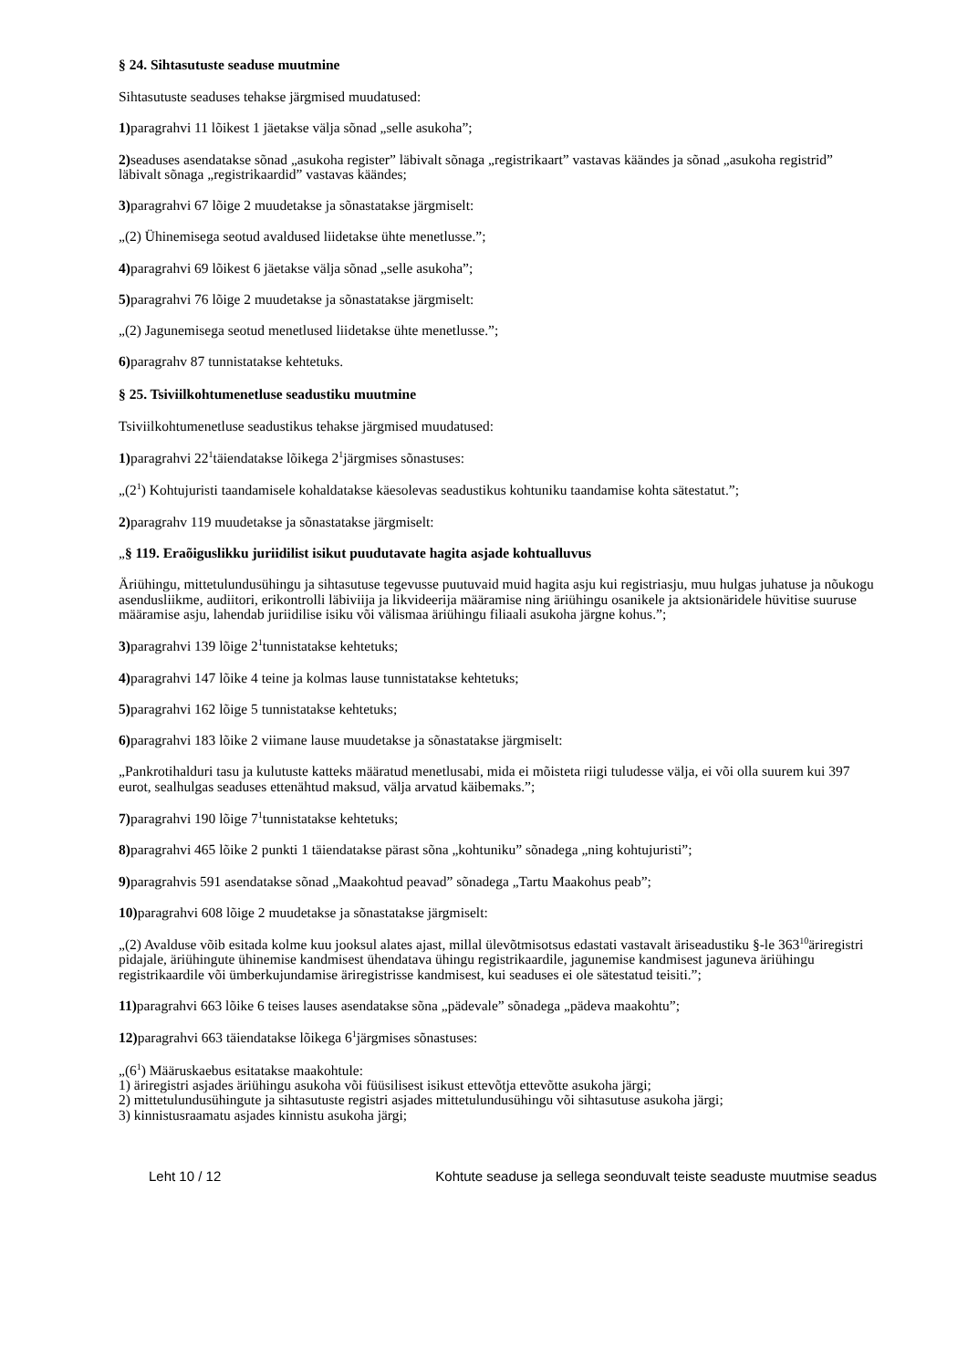§ 24. Sihtasutuste seaduse muutmine
Sihtasutuste seaduses tehakse järgmised muudatused:
1) paragrahvi 11 lõikest 1 jäetakse välja sõnad „selle asukoha”;
2) seaduses asendatakse sõnad „asukoha register” läbivalt sõnaga „registrikaart” vastavas käändes ja sõnad „asukoha registrid” läbivalt sõnaga „registrikaardid” vastavas käändes;
3) paragrahvi 67 lõige 2 muudetakse ja sõnastatakse järgmiselt:
„(2) Ühinemisega seotud avaldused liidetakse ühte menetlusse.”;
4) paragrahvi 69 lõikest 6 jäetakse välja sõnad „selle asukoha”;
5) paragrahvi 76 lõige 2 muudetakse ja sõnastatakse järgmiselt:
„(2) Jagunemisega seotud menetlused liidetakse ühte menetlusse.”;
6) paragrahv 87 tunnistatakse kehtetuks.
§ 25. Tsiviilkohtumenetluse seadustiku muutmine
Tsiviilkohtumenetluse seadustikus tehakse järgmised muudatused:
1) paragrahvi 22<sup>1</sup>täiendatakse lõikega 2<sup>1</sup>järgmises sõnastuses:
„(2<sup>1</sup>) Kohtujuristi taandamisele kohaldatakse käesolevas seadustikus kohtuniku taandamise kohta sätestatut.”;
2) paragrahv 119 muudetakse ja sõnastatakse järgmiselt:
„§ 119. Eraõiguslikku juriidilist isikut puudutavate hagita asjade kohtualluvus
Äriühingu, mittetulundusühingu ja sihtasutuse tegevusse puutuvaid muid hagita asju kui registriasju, muu hulgas juhatuse ja nõukogu asendusliikme, audiitori, erikontrolli läbiviija ja likvideerija määramise ning äriühingu osanikele ja aktsionäridele hüvitise suuruse määramise asju, lahendab juriidilise isiku või välismaa äriühingu filiaali asukoha järgne kohus.”;
3) paragrahvi 139 lõige 2<sup>1</sup>tunnistatakse kehtetuks;
4) paragrahvi 147 lõike 4 teine ja kolmas lause tunnistatakse kehtetuks;
5) paragrahvi 162 lõige 5 tunnistatakse kehtetuks;
6) paragrahvi 183 lõike 2 viimane lause muudetakse ja sõnastatakse järgmiselt:
„Pankrotihalduri tasu ja kulutuste katteks määratud menetlusabi, mida ei mõisteta riigi tuludesse välja, ei või olla suurem kui 397 eurot, sealhulgas seaduses ettenähtud maksud, välja arvatud käibemaks.”;
7) paragrahvi 190 lõige 7<sup>1</sup>tunnistatakse kehtetuks;
8) paragrahvi 465 lõike 2 punkti 1 täiendatakse pärast sõna „kohtuniku” sõnadega „ning kohtujuristi”;
9) paragrahvis 591 asendatakse sõnad „Maakohtud peavad” sõnadega „Tartu Maakohus peab”;
10) paragrahvi 608 lõige 2 muudetakse ja sõnastatakse järgmiselt:
„(2) Avalduse võib esitada kolme kuu jooksul alates ajast, millal ülevõtmisotsus edastati vastavalt äriseadustiku §-le 363<sup>10</sup>äriregistri pidajale, äriühingute ühinemise kandmisest ühendatava ühingu registrikaardile, jagunemise kandmisest jaguneva äriühingu registrikaardile või ümberkujundamise äriregistrisse kandmisest, kui seaduses ei ole sätestatud teisiti.”;
11) paragrahvi 663 lõike 6 teises lauses asendatakse sõna „pädevale” sõnadega „pädeva maakohtu”;
12) paragrahvi 663 täiendatakse lõikega 6<sup>1</sup>järgmises sõnastuses:
„(6<sup>1</sup>) Määruskaebus esitatakse maakohtule:
1) äriregistri asjades äriühingu asukoha või füüsilisest isikust ettevõtja ettevõtte asukoha järgi;
2) mittetulundusühingute ja sihtasutuste registri asjades mittetulundusühingu või sihtasutuse asukoha järgi;
3) kinnistusraamatu asjades kinnistu asukoha järgi;
Leht 10 / 12 Kohtute seaduse ja sellega seonduvalt teiste seaduste muutmise seadus